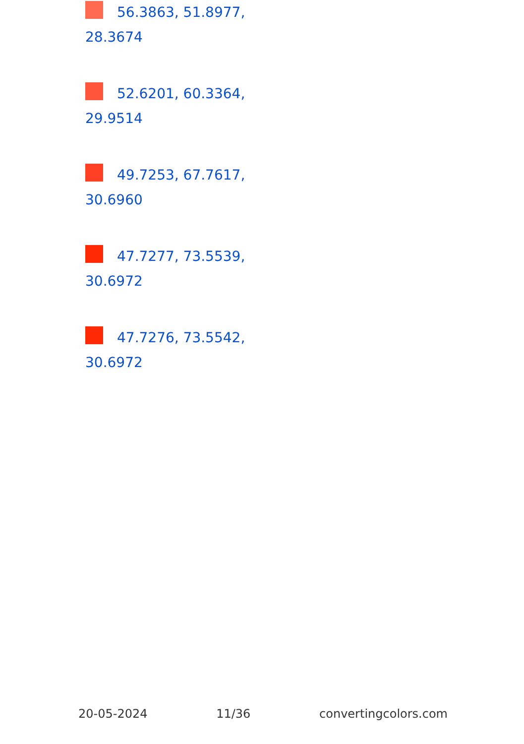56.3863, 51.8977, 28.3674
52.6201, 60.3364, 29.9514
49.7253, 67.7617, 30.6960
47.7277, 73.5539, 30.6972
47.7276, 73.5542, 30.6972
20-05-2024 11/36 convertingcolors.com